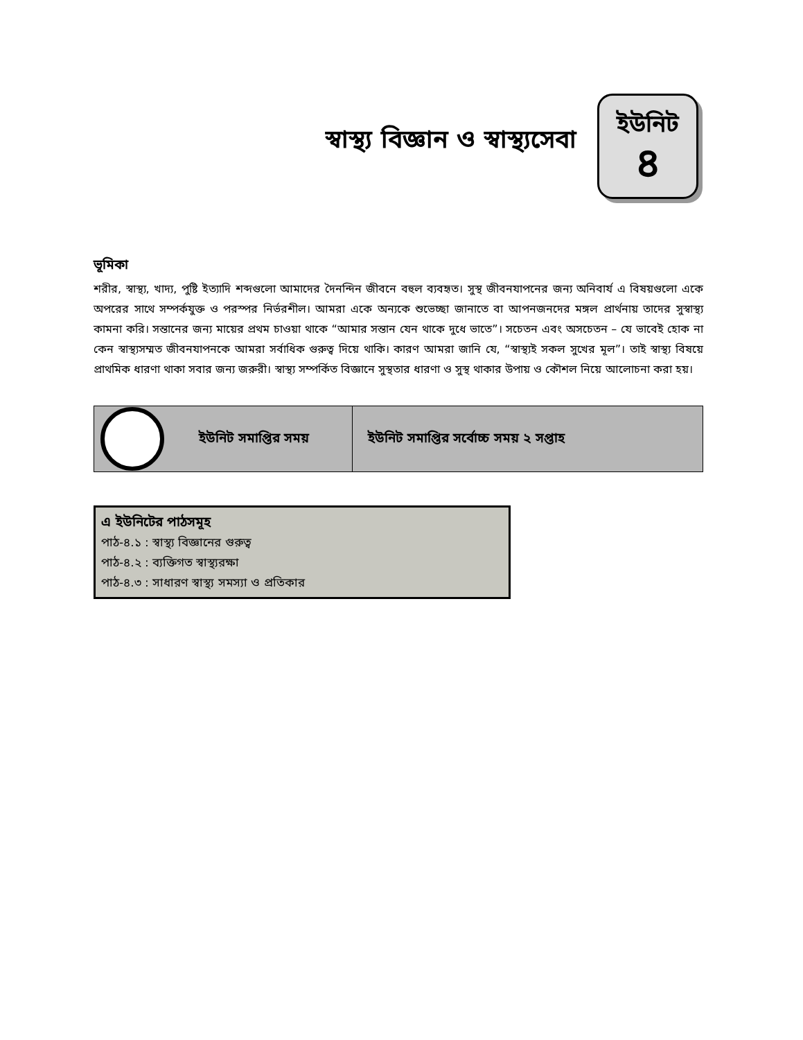স্বাস্থ্য বিজ্ঞান ও স্বাস্থ্যসেবা
ইউনিট
৪
ভূমিকা
শরীর, স্বাস্থ্য, খাদ্য, পুষ্টি ইত্যাদি শব্দগুলো আমাদের দৈনন্দিন জীবনে বহুল ব্যবহৃত। সুস্থ জীবনযাপনের জন্য অনিবার্য এ বিষয়গুলো একে অপরের সাথে সম্পর্কযুক্ত ও পরস্পর নির্ভরশীল। আমরা একে অন্যকে শুভেচ্ছা জানাতে বা আপনজনদের মঙ্গল প্রার্থনায় তাদের সুস্বাস্থ্য কামনা করি। সন্তানের জন্য মায়ের প্রথম চাওয়া থাকে “আমার সন্তান যেন থাকে দুধে ভাতে”। সচেতন এবং অসচেতন – যে ভাবেই হোক না কেন স্বাস্থ্যসম্মত জীবনযাপনকে আমরা সর্বাধিক গুরুত্ব দিয়ে থাকি। কারণ আমরা জানি যে, “স্বাস্থ্যই সকল সুখের মূল”। তাই স্বাস্থ্য বিষয়ে প্রাথমিক ধারণা থাকা সবার জন্য জরুরী। স্বাস্থ্য সম্পর্কিত বিজ্ঞানে সুস্থতার ধারণা ও সুস্থ থাকার উপায় ও কৌশল নিয়ে আলোচনা করা হয়।
| ইউনিট সমাপ্তির সময় | ইউনিট সমাপ্তির সর্বোচ্চ সময় ২ সপ্তাহ |
এ ইউনিটের পাঠসমূহ
পাঠ-৪.১ : স্বাস্থ্য বিজ্ঞানের গুরুত্ব
পাঠ-৪.২ : ব্যক্তিগত স্বাস্থ্যরক্ষা
পাঠ-৪.৩ : সাধারণ স্বাস্থ্য সমস্যা ও প্রতিকার